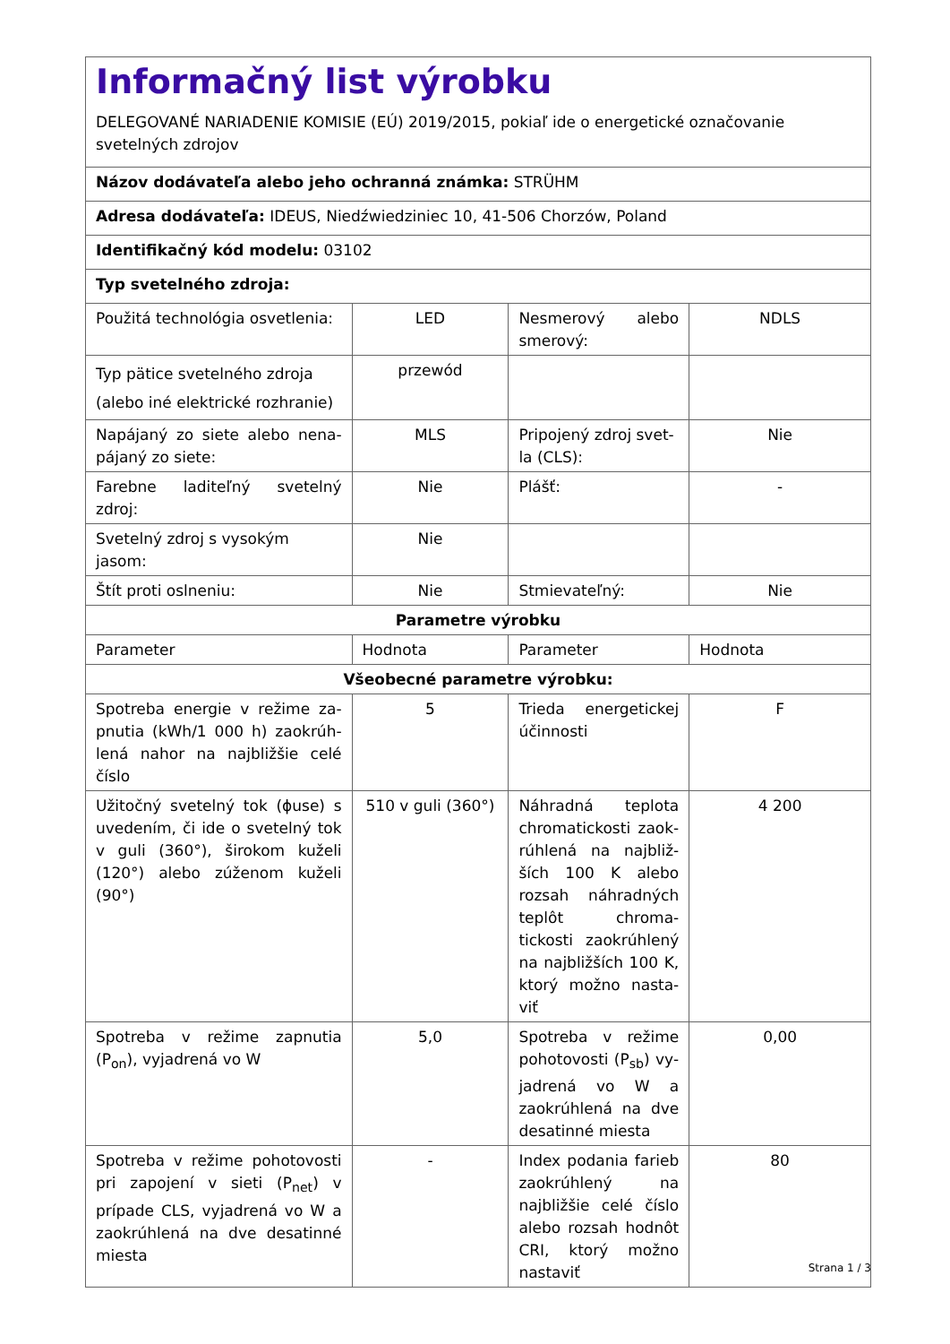| Informačný list výrobku DELEGOVANÉ NARIADENIE KOMISIE (EÚ) 2019/2015, pokiaľ ide o energetické označovanie svetelných zdrojov | | | |
| Názov dodávateľa alebo jeho ochranná známka: STRÜHM | | | |
| Adresa dodávateľa: IDEUS, Niedźwiedziniec 10, 41-506 Chorzów, Poland | | | |
| Identifikačný kód modelu: 03102 | | | |
| Typ svetelného zdroja: | | | |
| Použitá technológia osvetlenia: | LED | Nesmerový alebo smerový: | NDLS |
| Typ pätice svetelného zdroja (alebo iné elektrické rozhranie) | przewód | | |
| Napájaný zo siete alebo nena­pájaný zo siete: | MLS | Pripojený zdroj svet­la (CLS): | Nie |
| Farebne laditeľný svetelný zdroj: | Nie | Plášť: | - |
| Svetelný zdroj s vysokým jasom: | Nie | | |
| Štít proti oslneniu: | Nie | Stmievateľný: | Nie |
| Parametre výrobku | | | |
| Parameter | Hodnota | Parameter | Hodnota |
| Všeobecné parametre výrobku: | | | |
| Spotreba energie v režime za­pnutia (kWh/1 000 h) zaokrúh­lená nahor na najbližšie celé čís­lo | 5 | Trieda energetickej účinnosti | F |
| Užitočný svetelný tok (ɸuse) s uvedením, či ide o svetelný tok v guli (360°), širokom kuže­li (120°) alebo zúženom kuželi (90°) | 510 v guli (360°) | Náhradná teplota chromatickosti zaok­rúhlená na najbliž­ších 100 K ale­bo rozsah náhrad­ných teplôt chroma­tickosti zaokrúhlený na najbližších 100 K, ktorý možno nasta­viť | 4 200 |
| Spotreba v režime zapnutia (P<sub>on</sub>), vyjadrená vo W | 5,0 | Spotreba v režime pohotovosti (P<sub>sb</sub>) vy­jadrená vo W a zaok­rúhlená na dve desa­tinné miesta | 0,00 |
| Spotreba v režime pohotovosti pri zapojení v sieti (P<sub>net</sub>) v prípa­de CLS, vyjadrená vo W a zaok­rúhlená na dve desatinné mies­ta | - | Index podania farieb zaokrúhlený na najb­ližšie celé číslo alebo rozsah hodnôt CRI, ktorý možno nasta­viť | 80 |
Strana 1 / 3